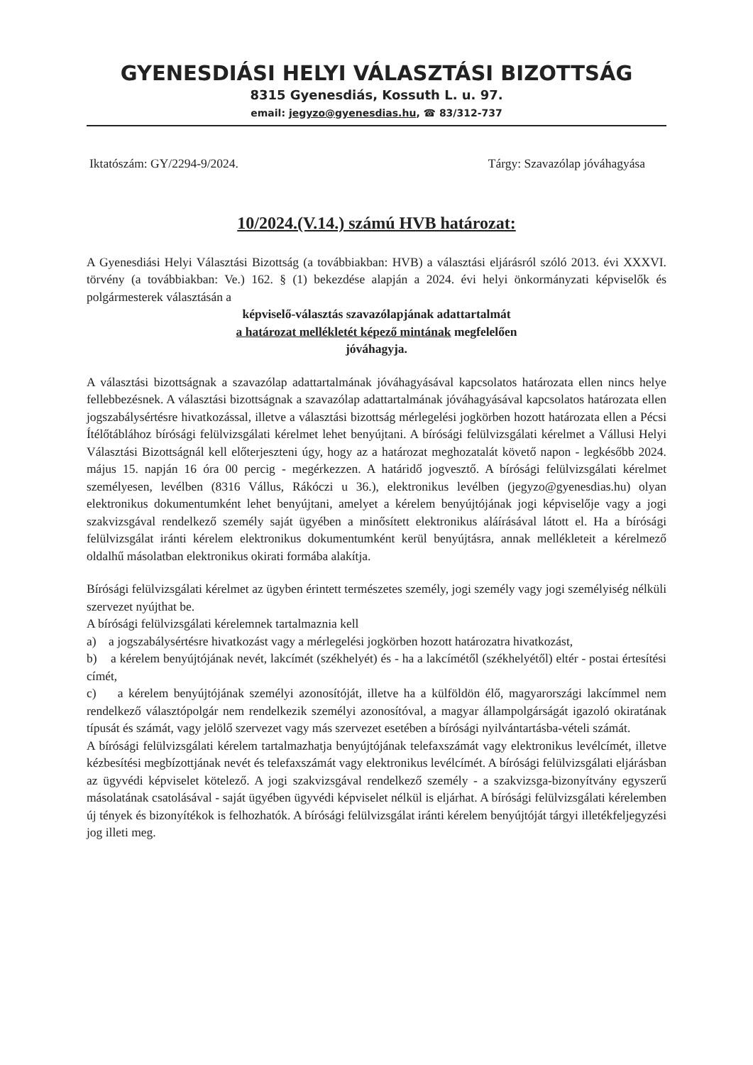GYENESDIÁSI HELYI VÁLASZTÁSI BIZOTTSÁG
8315 Gyenesdiás, Kossuth L. u. 97.
email: jegyzo@gyenesdias.hu, ☎ 83/312-737
Iktatószám: GY/2294-9/2024. Tárgy: Szavazólap jóváhagyása
10/2024.(V.14.) számú HVB határozat:
A Gyenesdiási Helyi Választási Bizottság (a továbbiakban: HVB) a választási eljárásról szóló 2013. évi XXXVI. törvény (a továbbiakban: Ve.) 162. § (1) bekezdése alapján a 2024. évi helyi önkormányzati képviselők és polgármesterek választásán a
képviselő-választás szavazólapjának adattartalmát
a határozat mellékletét képező mintának megfelelően
jóváhagyja.
A választási bizottságnak a szavazólap adattartalmának jóváhagyásával kapcsolatos határozata ellen nincs helye fellebbezésnek. A választási bizottságnak a szavazólap adattartalmának jóváhagyásával kapcsolatos határozata ellen jogszabálysértésre hivatkozással, illetve a választási bizottság mérlegelési jogkörben hozott határozata ellen a Pécsi Ítélőtáblához bírósági felülvizsgálati kérelmet lehet benyújtani. A bírósági felülvizsgálati kérelmet a Vállusi Helyi Választási Bizottságnál kell előterjeszteni úgy, hogy az a határozat meghozatalát követő napon - legkésőbb 2024. május 15. napján 16 óra 00 percig - megérkezzen. A határidő jogvesztő. A bírósági felülvizsgálati kérelmet személyesen, levélben (8316 Vállus, Rákóczi u 36.), elektronikus levélben (jegyzo@gyenesdias.hu) olyan elektronikus dokumentumként lehet benyújtani, amelyet a kérelem benyújtójának jogi képviselője vagy a jogi szakvizsgával rendelkező személy saját ügyében a minősített elektronikus aláírásával látott el. Ha a bírósági felülvizsgálat iránti kérelem elektronikus dokumentumként kerül benyújtásra, annak mellékleteit a kérelmező oldalhű másolatban elektronikus okirati formába alakítja.
Bírósági felülvizsgálati kérelmet az ügyben érintett természetes személy, jogi személy vagy jogi személyiség nélküli szervezet nyújthat be.
A bírósági felülvizsgálati kérelemnek tartalmaznia kell
a) a jogszabálysértésre hivatkozást vagy a mérlegelési jogkörben hozott határozatra hivatkozást,
b) a kérelem benyújtójának nevét, lakcímét (székhelyét) és - ha a lakcímétől (székhelyétől) eltér - postai értesítési címét,
c) a kérelem benyújtójának személyi azonosítóját, illetve ha a külföldön élő, magyarországi lakcímmel nem rendelkező választópolgár nem rendelkezik személyi azonosítóval, a magyar állampolgárságát igazoló okiratának típusát és számát, vagy jelölő szervezet vagy más szervezet esetében a bírósági nyilvántartásba-vételi számát.
A bírósági felülvizsgálati kérelem tartalmazhatja benyújtójának telefaxszámát vagy elektronikus levélcímét, illetve kézbesítési megbízottjának nevét és telefaxszámát vagy elektronikus levélcímét. A bírósági felülvizsgálati eljárásban az ügyvédi képviselet kötelező. A jogi szakvizsgával rendelkező személy - a szakvizsga-bizonyítvány egyszerű másolatának csatolásával - saját ügyében ügyvédi képviselet nélkül is eljárhat. A bírósági felülvizsgálati kérelemben új tények és bizonyítékok is felhozhatók. A bírósági felülvizsgálat iránti kérelem benyújtóját tárgyi illetékfeljegyzési jog illeti meg.